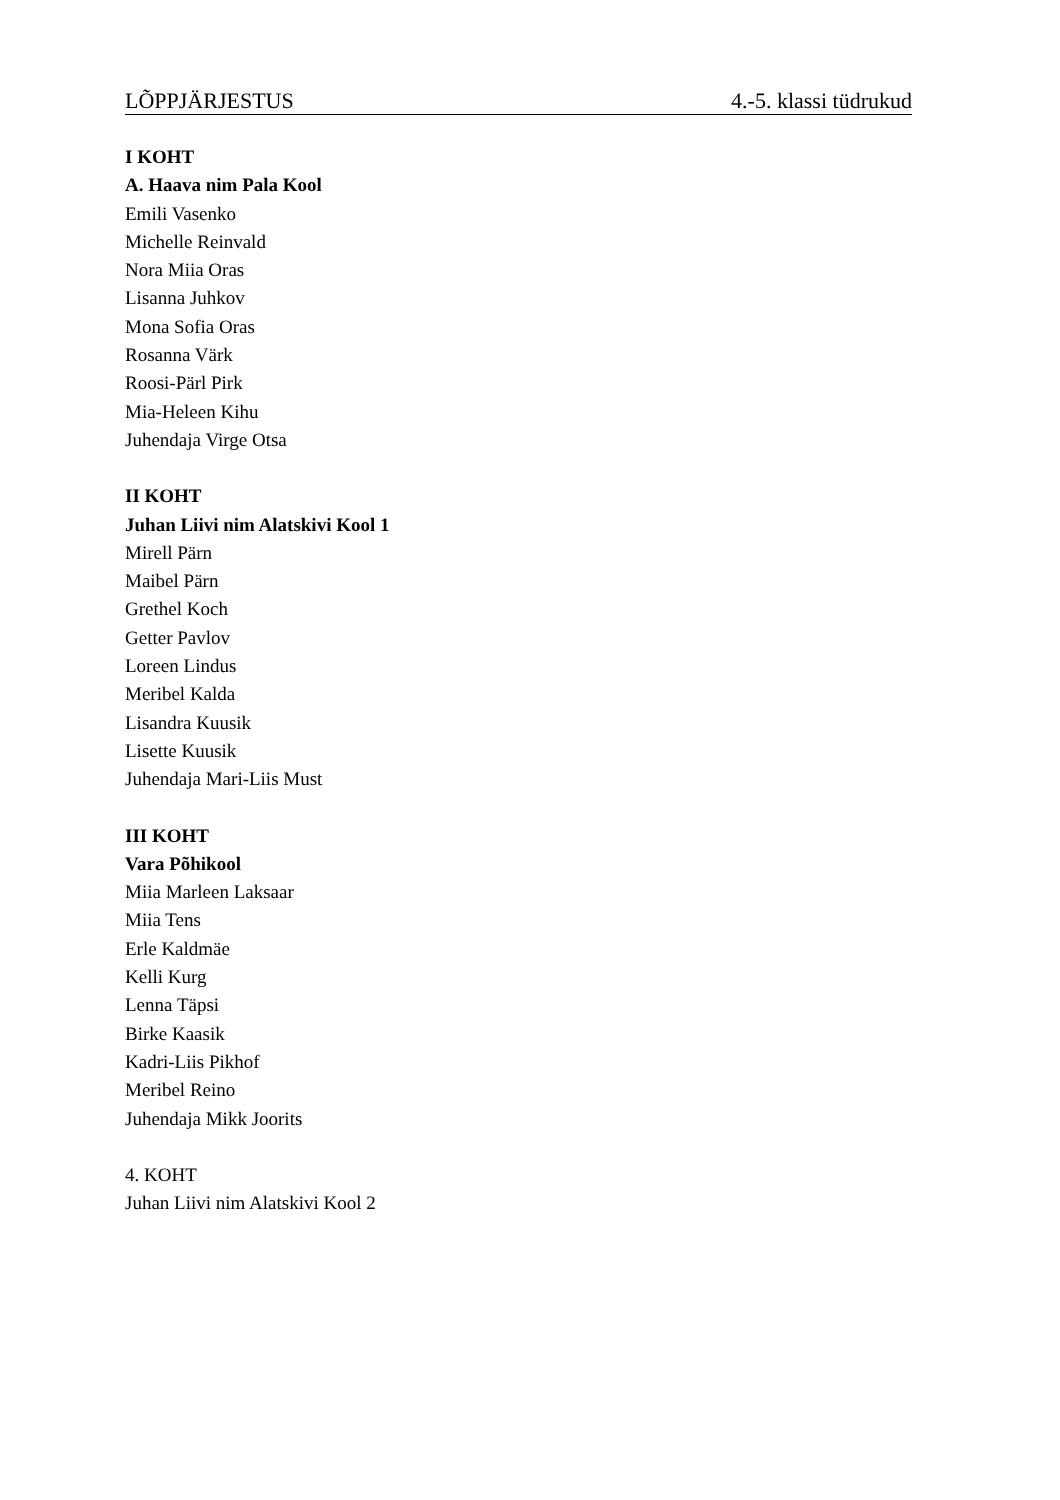LÕPPJÄRJESTUS 4.-5. klassi tüdrukud
I KOHT
A. Haava nim Pala Kool
Emili Vasenko
Michelle Reinvald
Nora Miia Oras
Lisanna Juhkov
Mona Sofia Oras
Rosanna Värk
Roosi-Pärl Pirk
Mia-Heleen Kihu
Juhendaja Virge Otsa
II KOHT
Juhan Liivi nim Alatskivi Kool 1
Mirell Pärn
Maibel Pärn
Grethel Koch
Getter Pavlov
Loreen Lindus
Meribel Kalda
Lisandra Kuusik
Lisette Kuusik
Juhendaja Mari-Liis Must
III KOHT
Vara Põhikool
Miia Marleen Laksaar
Miia Tens
Erle Kaldmäe
Kelli Kurg
Lenna Täpsi
Birke Kaasik
Kadri-Liis Pikhof
Meribel Reino
Juhendaja Mikk Joorits
4. KOHT
Juhan Liivi nim Alatskivi Kool 2